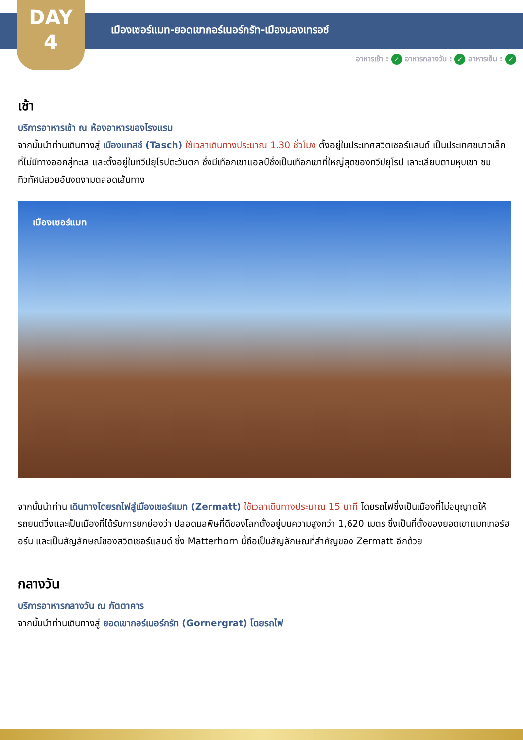DAY
4
เมืองเซอร์แมท-ยอดเขากอร์เนอร์กรัท-เมืองมองเทรอซ์
อาหารเช้า : ✓ อาหารกลางวัน : ✓ อาหารเย็น : ✓
เช้า
บริการอาหารเช้า ณ ห้องอาหารของโรงแรม
จากนั้นนำท่านเดินทางสู่ เมืองแทสช์ (Tasch) ใช้เวลาเดินทางประมาณ 1.30 ชั่วโมง ตั้งอยู่ในประเทศสวิตเซอร์แลนด์ เป็นประเทศขนาดเล็กที่ไม่มีทางออกสู่ทะเล และตั้งอยู่ในทวีปยุโรปตะวันตก ซึ่งมีเทือกเขาแอลป์ซึ่งเป็นเทือกเขาที่ใหญ่สุดของทวีปยุโรป เลาะเลียบตามหุบเขา ชมทิวทัศน์สวยอันงดงามตลอดเส้นทาง
เมืองเซอร์แมท
จากนั้นนำท่าน เดินทางโดยรถไฟสู่เมืองเซอร์แมท (Zermatt) ใช้เวลาเดินทางประมาณ 15 นาที โดยรถไฟซึ่งเป็นเมืองที่ไม่อนุญาตให้รถยนต์วิ่งและเป็นเมืองที่ได้รับการยกย่องว่า ปลอดมลพิษที่ดีของโลกตั้งอยู่บนความสูงกว่า 1,620 เมตร ซึ่งเป็นที่ตั้งของยอดเขาแมทเทอร์ฮอร์น และเป็นสัญลักษณ์ของสวิตเซอร์แลนด์ ซึ่ง Matterhorn นี้ถือเป็นสัญลักษณที่สำคัญของ Zermatt อีกด้วย
กลางวัน
บริการอาหารกลางวัน ณ ภัตตาคาร
จากนั้นนำท่านเดินทางสู่ ยอดเขากอร์เนอร์กรัท (Gornergrat) โดยรถไฟ